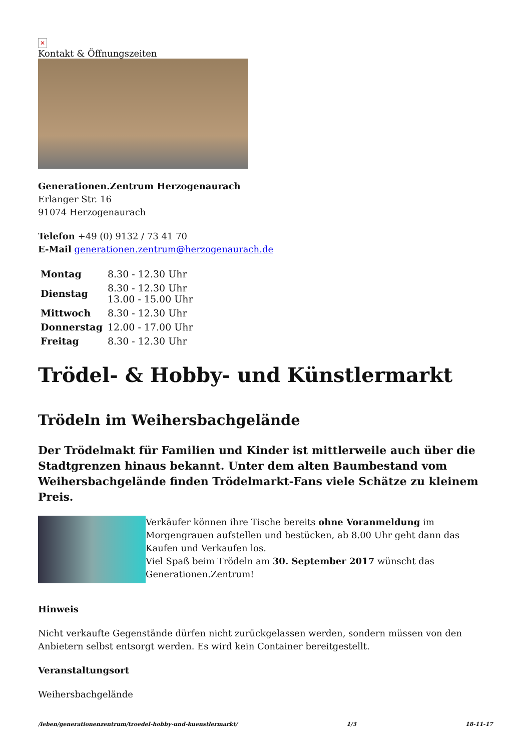✕
Kontakt & Öffnungszeiten
Generationen.Zentrum Herzogenaurach
Erlanger Str. 16
91074 Herzogenaurach
Telefon +49 (0) 9132 / 73 41 70
E-Mail generationen.zentrum@herzogenaurach.de
| Montag | 8.30 - 12.30 Uhr |
| Dienstag | 8.30 - 12.30 Uhr 13.00 - 15.00 Uhr |
| Mittwoch | 8.30 - 12.30 Uhr |
| Donnerstag | 12.00 - 17.00 Uhr |
| Freitag | 8.30 - 12.30 Uhr |
Trödel- & Hobby- und Künstlermarkt
Trödeln im Weihersbachgelände
Der Trödelmakt für Familien und Kinder ist mittlerweile auch über die Stadtgrenzen hinaus bekannt. Unter dem alten Baumbestand vom Weihersbachgelände finden Trödelmarkt-Fans viele Schätze zu kleinem Preis.
Verkäufer können ihre Tische bereits ohne Voranmeldung im Morgengrauen aufstellen und bestücken, ab 8.00 Uhr geht dann das Kaufen und Verkaufen los.
Viel Spaß beim Trödeln am 30. September 2017 wünscht das Generationen.Zentrum!
Hinweis
Nicht verkaufte Gegenstände dürfen nicht zurückgelassen werden, sondern müssen von den Anbietern selbst entsorgt werden. Es wird kein Container bereitgestellt.
Veranstaltungsort
Weihersbachgelände
/leben/generationenzentrum/troedel-hobby-und-kuenstlermarkt/ 1/3 18-11-17